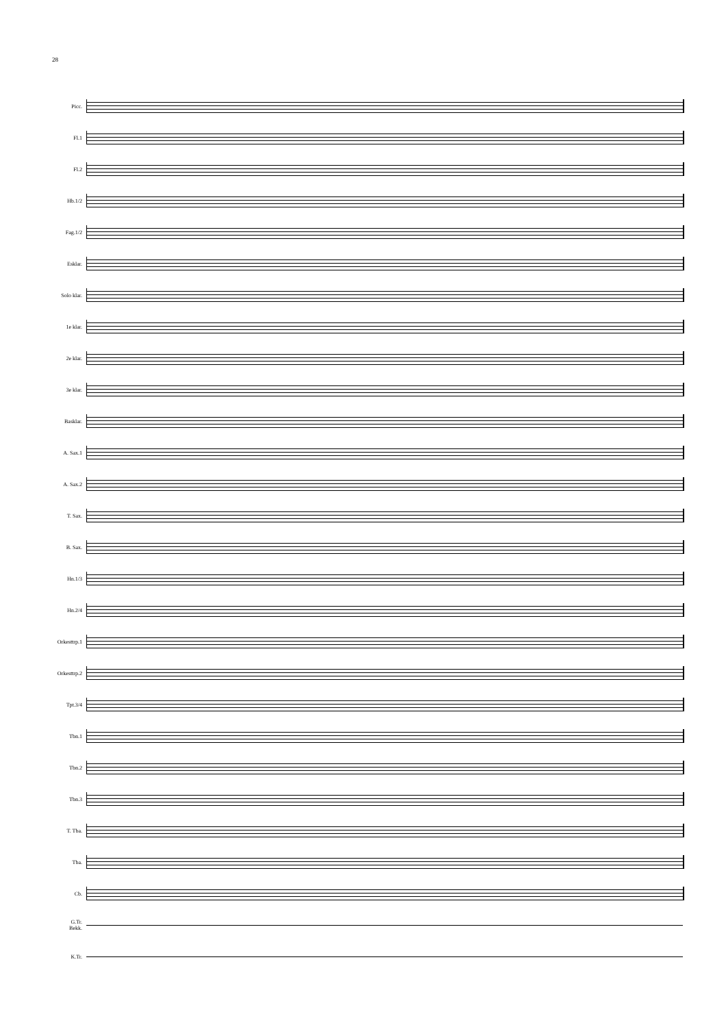28
Picc.
Fl.1
Fl.2
Hb.1/2
Fag.1/2
Esklar.
Solo klar.
1e klar.
2e klar.
3e klar.
Basklar.
A. Sax.1
A. Sax.2
T. Sax.
B. Sax.
Hn.1/3
Hn.2/4
Orkesttrp.1
Orkesttrp.2
Tpt.3/4
Tbn.1
Tbn.2
Tbn.3
T. Tba.
Tba.
Cb.
G.Tr.
Bekk.
K.Tr.